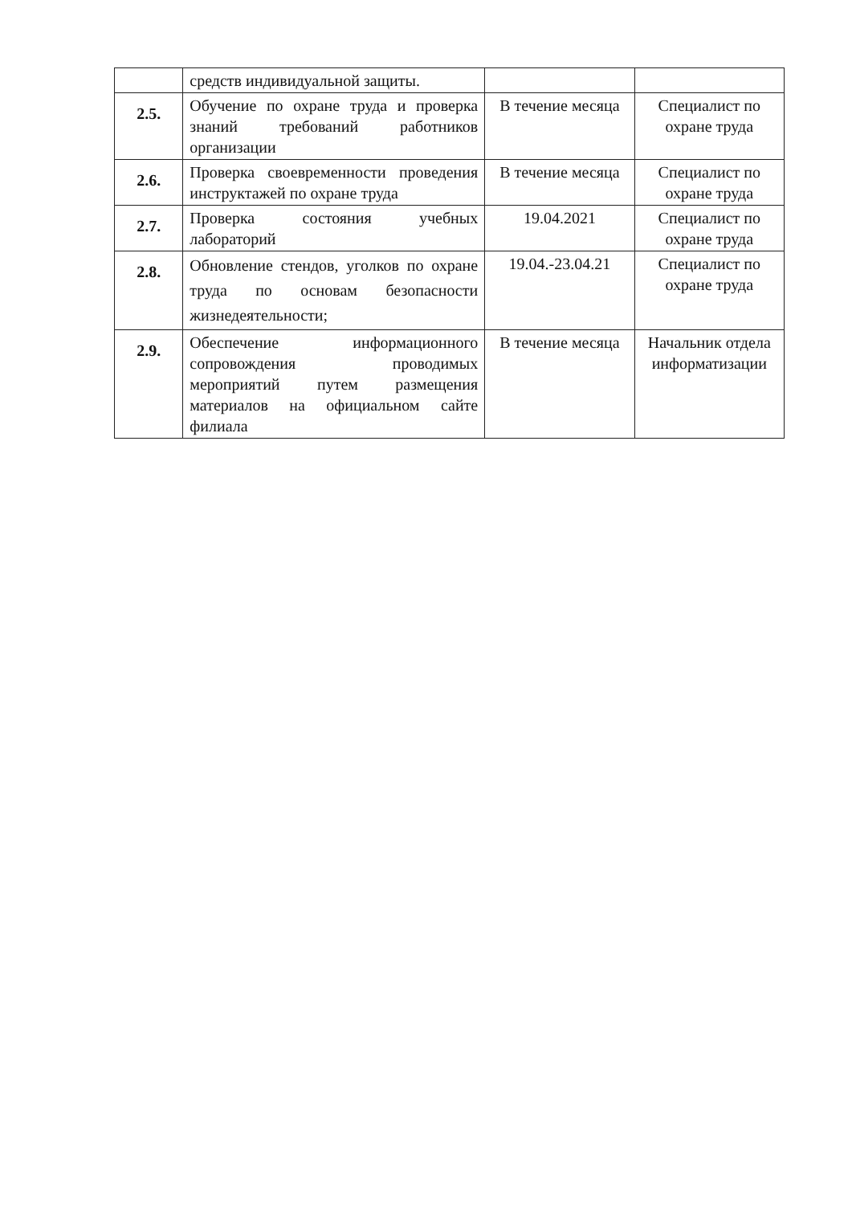| | средств индивидуальной защиты. | | |
| 2.5. | Обучение по охране труда и проверка знаний требований работников организации | В течение месяца | Специалист по охране труда |
| 2.6. | Проверка своевременности проведения инструктажей по охране труда | В течение месяца | Специалист по охране труда |
| 2.7. | Проверка состояния учебных лабораторий | 19.04.2021 | Специалист по охране труда |
| 2.8. | Обновление стендов, уголков по охране труда по основам безопасности жизнедеятельности; | 19.04.-23.04.21 | Специалист по охране труда |
| 2.9. | Обеспечение информационного сопровождения проводимых мероприятий путем размещения материалов на официальном сайте филиала | В течение месяца | Начальник отдела информатизации |